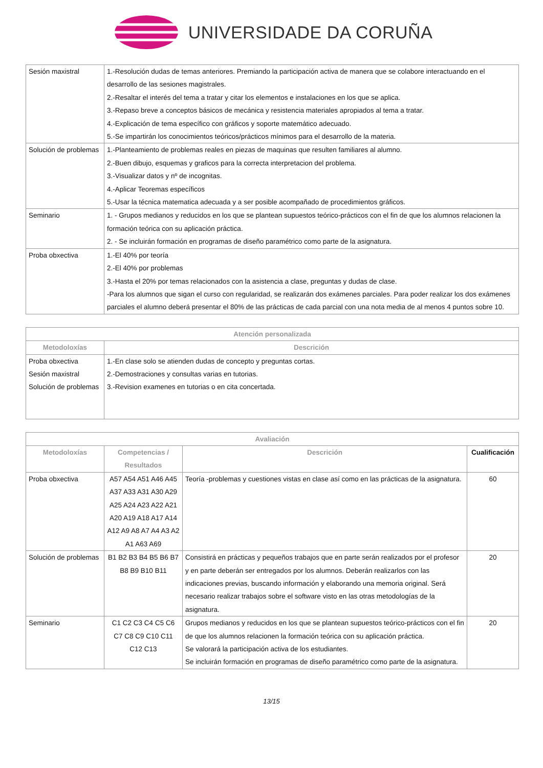UNIVERSIDADE DA CORUÑA
| Sesión maxistral | 1.-Resolución dudas de temas anteriores. Premiando la participación activa de manera que se colabore interactuando en el desarrollo de las sesiones magistrales. 2.-Resaltar el interés del tema a tratar y citar los elementos e instalaciones en los que se aplica. 3.-Repaso breve a conceptos básicos de mecánica y resistencia materiales apropiados al tema a tratar. 4.-Explicación de tema específico con gráficos y soporte matemático adecuado. 5.-Se impartirán los conocimientos teóricos/prácticos mínimos para el desarrollo de la materia. |
| Solución de problemas | 1.-Planteamiento de problemas reales en piezas de maquinas que resulten familiares al alumno. 2.-Buen dibujo, esquemas y graficos para la correcta interpretacion del problema. 3.-Visualizar datos y nº de incognitas. 4.-Aplicar Teoremas específicos 5.-Usar la técnica matematica adecuada y a ser posible acompañado de procedimientos gráficos. |
| Seminario | 1. - Grupos medianos y reducidos en los que se plantean supuestos teórico-prácticos con el fin de que los alumnos relacionen la formación teórica con su aplicación práctica. 2. - Se incluirán formación en programas de diseño paramétrico como parte de la asignatura. |
| Proba obxectiva | 1.-El 40% por teoría 2.-El 40% por problemas 3.-Hasta el 20% por temas relacionados con la asistencia a clase, preguntas y dudas de clase. -Para los alumnos que sigan el curso con regularidad, se realizarán dos exámenes parciales. Para poder realizar los dos exámenes parciales el alumno deberá presentar el 80% de las prácticas de cada parcial con una nota media de al menos 4 puntos sobre 10. |
| Atención personalizada | |
| --- | --- |
| Metodoloxías | Descrición |
| Proba obxectiva Sesión maxistral Solución de problemas | 1.-En clase solo se atienden dudas de concepto y preguntas cortas. 2.-Demostraciones y consultas varias en tutorias. 3.-Revision examenes en tutorias o en cita concertada. |
| Avaliación | | | |
| --- | --- | --- | --- |
| Metodoloxías | Competencias / Resultados | Descrición | Cualificación |
| Proba obxectiva | A57 A54 A51 A46 A45 A37 A33 A31 A30 A29 A25 A24 A23 A22 A21 A20 A19 A18 A17 A14 A12 A9 A8 A7 A4 A3 A2 A1 A63 A69 | Teoría -problemas y cuestiones vistas en clase así como en las prácticas de la asignatura. | 60 |
| Solución de problemas | B1 B2 B3 B4 B5 B6 B7 B8 B9 B10 B11 | Consistirá en prácticas y pequeños trabajos que en parte serán realizados por el profesor y en parte deberán ser entregados por los alumnos. Deberán realizarlos con las indicaciones previas, buscando información y elaborando una memoria original. Será necesario realizar trabajos sobre el software visto en las otras metodologías de la asignatura. | 20 |
| Seminario | C1 C2 C3 C4 C5 C6 C7 C8 C9 C10 C11 C12 C13 | Grupos medianos y reducidos en los que se plantean supuestos teórico-prácticos con el fin de que los alumnos relacionen la formación teórica con su aplicación práctica. Se valorará la participación activa de los estudiantes. Se incluirán formación en programas de diseño paramétrico como parte de la asignatura. | 20 |
13/15